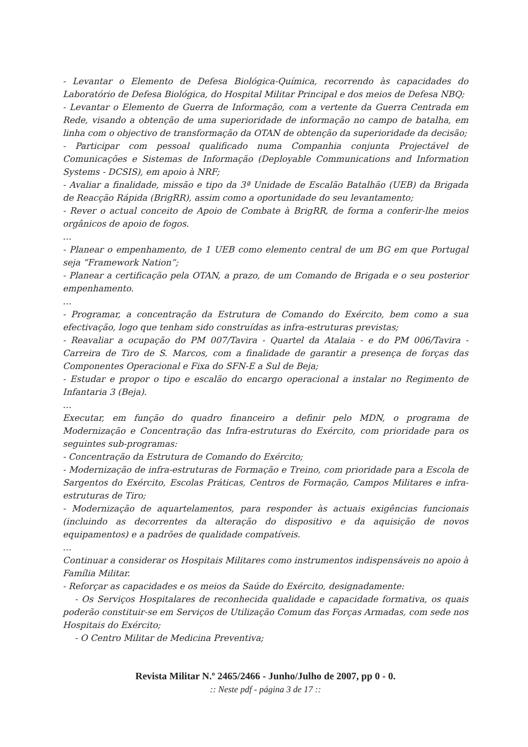- Levantar o Elemento de Defesa Biológica-Química, recorrendo às capacidades do Laboratório de Defesa Biológica, do Hospital Militar Principal e dos meios de Defesa NBQ;
- Levantar o Elemento de Guerra de Informação, com a vertente da Guerra Centrada em Rede, visando a obtenção de uma superioridade de informação no campo de batalha, em linha com o objectivo de transformação da OTAN de obtenção da superioridade da decisão;
- Participar com pessoal qualificado numa Companhia conjunta Projectável de Comunicações e Sistemas de Informação (Deployable Communications and Information Systems - DCSIS), em apoio à NRF;
- Avaliar a finalidade, missão e tipo da 3ª Unidade de Escalão Batalhão (UEB) da Brigada de Reacção Rápida (BrigRR), assim como a oportunidade do seu levantamento;
- Rever o actual conceito de Apoio de Combate à BrigRR, de forma a conferir-lhe meios orgânicos de apoio de fogos.
…
- Planear o empenhamento, de 1 UEB como elemento central de um BG em que Portugal seja “Framework Nation”;
- Planear a certificação pela OTAN, a prazo, de um Comando de Brigada e o seu posterior empenhamento.
…
- Programar, a concentração da Estrutura de Comando do Exército, bem como a sua efectivação, logo que tenham sido construídas as infra-estruturas previstas;
- Reavaliar a ocupação do PM 007/Tavira - Quartel da Atalaia - e do PM 006/Tavira - Carreira de Tiro de S. Marcos, com a finalidade de garantir a presença de forças das Componentes Operacional e Fixa do SFN-E a Sul de Beja;
- Estudar e propor o tipo e escalão do encargo operacional a instalar no Regimento de Infantaria 3 (Beja).
…
Executar, em função do quadro financeiro a definir pelo MDN, o programa de Modernização e Concentração das Infra-estruturas do Exército, com prioridade para os seguintes sub-programas:
- Concentração da Estrutura de Comando do Exército;
- Modernização de infra-estruturas de Formação e Treino, com prioridade para a Escola de Sargentos do Exército, Escolas Práticas, Centros de Formação, Campos Militares e infra-estruturas de Tiro;
- Modernização de aquartelamentos, para responder às actuais exigências funcionais (incluindo as decorrentes da alteração do dispositivo e da aquisição de novos equipamentos) e a padrões de qualidade compatíveis.
…
Continuar a considerar os Hospitais Militares como instrumentos indispensáveis no apoio à Família Militar.
- Reforçar as capacidades e os meios da Saúde do Exército, designadamente:
- Os Serviços Hospitalares de reconhecida qualidade e capacidade formativa, os quais poderão constituir-se em Serviços de Utilização Comum das Forças Armadas, com sede nos Hospitais do Exército;
- O Centro Militar de Medicina Preventiva;
Revista Militar N.º 2465/2466 - Junho/Julho de 2007, pp 0 - 0.
:: Neste pdf - página 3 de 17 ::